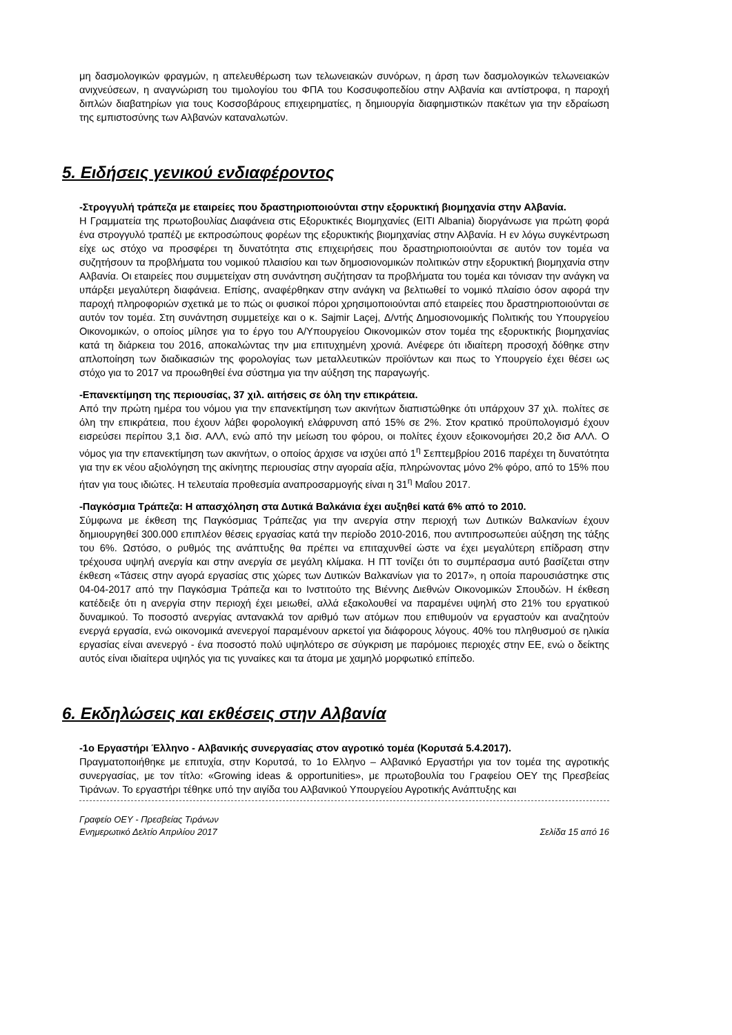μη δασμολογικών φραγμών, η απελευθέρωση των τελωνειακών συνόρων, η άρση των δασμολογικών τελωνειακών ανιχνεύσεων, η αναγνώριση του τιμολογίου του ΦΠΑ του Κοσσυφοπεδίου στην Αλβανία και αντίστροφα, η παροχή διπλών διαβατηρίων για τους Κοσσοβάρους επιχειρηματίες, η δημιουργία διαφημιστικών πακέτων για την εδραίωση της εμπιστοσύνης των Αλβανών καταναλωτών.
5. Ειδήσεις γενικού ενδιαφέροντος
-Στρογγυλή τράπεζα με εταιρείες που δραστηριοποιούνται στην εξορυκτική βιομηχανία στην Αλβανία.
Η Γραμματεία της πρωτοβουλίας Διαφάνεια στις Εξορυκτικές Βιομηχανίες (EITI Albania) διοργάνωσε για πρώτη φορά ένα στρογγυλό τραπέζι με εκπροσώπους φορέων της εξορυκτικής βιομηχανίας στην Αλβανία. Η εν λόγω συγκέντρωση είχε ως στόχο να προσφέρει τη δυνατότητα στις επιχειρήσεις που δραστηριοποιούνται σε αυτόν τον τομέα να συζητήσουν τα προβλήματα του νομικού πλαισίου και των δημοσιονομικών πολιτικών στην εξορυκτική βιομηχανία στην Αλβανία. Οι εταιρείες που συμμετείχαν στη συνάντηση συζήτησαν τα προβλήματα του τομέα και τόνισαν την ανάγκη να υπάρξει μεγαλύτερη διαφάνεια. Επίσης, αναφέρθηκαν στην ανάγκη να βελτιωθεί το νομικό πλαίσιο όσον αφορά την παροχή πληροφοριών σχετικά με το πώς οι φυσικοί πόροι χρησιμοποιούνται από εταιρείες που δραστηριοποιούνται σε αυτόν τον τομέα. Στη συνάντηση συμμετείχε και ο κ. Sajmir Laçej, Δ/ντής Δημοσιονομικής Πολιτικής του Υπουργείου Οικονομικών, ο οποίος μίλησε για το έργο του Α/Υπουργείου Οικονομικών στον τομέα της εξορυκτικής βιομηχανίας κατά τη διάρκεια του 2016, αποκαλώντας την μια επιτυχημένη χρονιά. Ανέφερε ότι ιδιαίτερη προσοχή δόθηκε στην απλοποίηση των διαδικασιών της φορολογίας των μεταλλευτικών προϊόντων και πως το Υπουργείο έχει θέσει ως στόχο για το 2017 να προωθηθεί ένα σύστημα για την αύξηση της παραγωγής.
-Επανεκτίμηση της περιουσίας, 37 χιλ. αιτήσεις σε όλη την επικράτεια.
Από την πρώτη ημέρα του νόμου για την επανεκτίμηση των ακινήτων διαπιστώθηκε ότι υπάρχουν 37 χιλ. πολίτες σε όλη την επικράτεια, που έχουν λάβει φορολογική ελάφρυνση από 15% σε 2%. Στον κρατικό προϋπολογισμό έχουν εισρεύσει περίπου 3,1 δισ. ΑΛΛ, ενώ από την μείωση του φόρου, οι πολίτες έχουν εξοικονομήσει 20,2 δισ ΑΛΛ. Ο νόμος για την επανεκτίμηση των ακινήτων, ο οποίος άρχισε να ισχύει από 1<sup>η</sup> Σεπτεμβρίου 2016 παρέχει τη δυνατότητα για την εκ νέου αξιολόγηση της ακίνητης περιουσίας στην αγοραία αξία, πληρώνοντας μόνο 2% φόρο, από το 15% που ήταν για τους ιδιώτες. Η τελευταία προθεσμία αναπροσαρμογής είναι η 31<sup>η</sup> Μαΐου 2017.
-Παγκόσμια Τράπεζα: Η απασχόληση στα Δυτικά Βαλκάνια έχει αυξηθεί κατά 6% από το 2010.
Σύμφωνα με έκθεση της Παγκόσμιας Τράπεζας για την ανεργία στην περιοχή των Δυτικών Βαλκανίων έχουν δημιουργηθεί 300.000 επιπλέον θέσεις εργασίας κατά την περίοδο 2010-2016, που αντιπροσωπεύει αύξηση της τάξης του 6%. Ωστόσο, ο ρυθμός της ανάπτυξης θα πρέπει να επιταχυνθεί ώστε να έχει μεγαλύτερη επίδραση στην τρέχουσα υψηλή ανεργία και στην ανεργία σε μεγάλη κλίμακα. Η ΠΤ τονίζει ότι το συμπέρασμα αυτό βασίζεται στην έκθεση «Τάσεις στην αγορά εργασίας στις χώρες των Δυτικών Βαλκανίων για το 2017», η οποία παρουσιάστηκε στις 04-04-2017 από την Παγκόσμια Τράπεζα και το Ινστιτούτο της Βιέννης Διεθνών Οικονομικών Σπουδών. Η έκθεση κατέδειξε ότι η ανεργία στην περιοχή έχει μειωθεί, αλλά εξακολουθεί να παραμένει υψηλή στο 21% του εργατικού δυναμικού. Το ποσοστό ανεργίας αντανακλά τον αριθμό των ατόμων που επιθυμούν να εργαστούν και αναζητούν ενεργά εργασία, ενώ οικονομικά ανενεργοί παραμένουν αρκετοί για διάφορους λόγους. 40% του πληθυσμού σε ηλικία εργασίας είναι ανενεργό - ένα ποσοστό πολύ υψηλότερο σε σύγκριση με παρόμοιες περιοχές στην ΕΕ, ενώ ο δείκτης αυτός είναι ιδιαίτερα υψηλός για τις γυναίκες και τα άτομα με χαμηλό μορφωτικό επίπεδο.
6. Εκδηλώσεις και εκθέσεις στην Αλβανία
-1ο Εργαστήρι Έλληνο - Αλβανικής συνεργασίας στον αγροτικό τομέα (Κορυτσά 5.4.2017).
Πραγματοποιήθηκε με επιτυχία, στην Κορυτσά, το 1ο Ελληνο – Αλβανικό Εργαστήρι για τον τομέα της αγροτικής συνεργασίας, με τον τίτλο: «Growing ideas & opportunities», με πρωτοβουλία του Γραφείου ΟΕΥ της Πρεσβείας Τιράνων. Το εργαστήρι τέθηκε υπό την αιγίδα του Αλβανικού Υπουργείου Αγροτικής Ανάπτυξης και
Γραφείο ΟΕΥ - Πρεσβείας Τιράνων
Ενημερωτικό Δελτίο Απριλίου 2017 Σελίδα 15 από 16